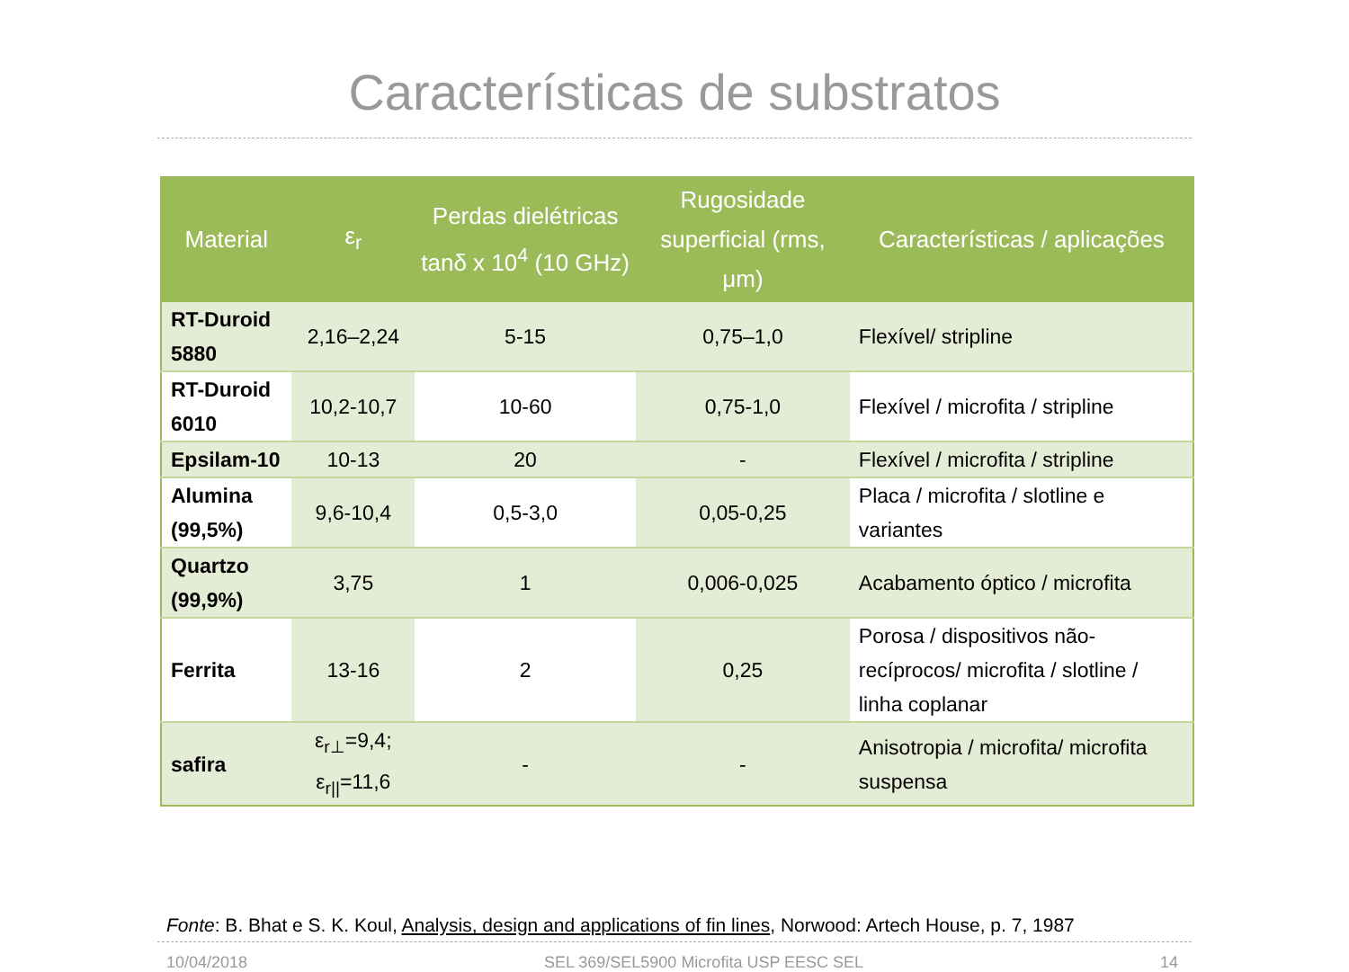Características de substratos
| Material | ε<sub>r</sub> | Perdas dielétricas tanδ x 10<sup>4</sup> (10 GHz) | Rugosidade superficial (rms, μm) | Características / aplicações |
| --- | --- | --- | --- | --- |
| RT-Duroid 5880 | 2,16–2,24 | 5-15 | 0,75–1,0 | Flexível/ stripline |
| RT-Duroid 6010 | 10,2-10,7 | 10-60 | 0,75-1,0 | Flexível / microfita / stripline |
| Epsilam-10 | 10-13 | 20 | - | Flexível / microfita / stripline |
| Alumina (99,5%) | 9,6-10,4 | 0,5-3,0 | 0,05-0,25 | Placa / microfita / slotline e variantes |
| Quartzo (99,9%) | 3,75 | 1 | 0,006-0,025 | Acabamento óptico / microfita |
| Ferrita | 13-16 | 2 | 0,25 | Porosa / dispositivos não-recíprocos/ microfita / slotline / linha coplanar |
| safira | ε<sub>r⊥</sub>=9,4; ε<sub>r//</sub>=11,6 | - | - | Anisotropia / microfita/ microfita suspensa |
Fonte: B. Bhat e S. K. Koul, Analysis, design and applications of fin lines, Norwood: Artech House, p. 7, 1987
10/04/2018 SEL 369/SEL5900 Microfita USP EESC SEL 14